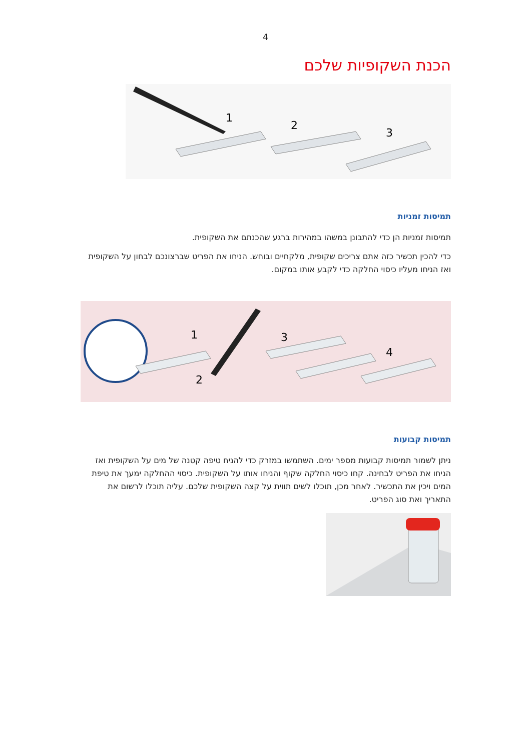4
הכנת השקופיות שלכם
1
2
3
תמיסות זמניות
תמיסות זמניות הן כדי להתבונן במשהו במהירות ברגע שהכנתם את השקופית.
כדי להכין תכשיר כזה אתם צריכים שקופית, מלקחיים ובוחש. הניחו את הפריט שברצונכם לבחון על השקופית ואז הניחו מעליו כיסוי החלקה כדי לקבע אותו במקום.
1
2
3
4
תמיסות קבועות
ניתן לשמור תמיסות קבועות מספר ימים. השתמשו במזרק כדי להניח טיפה קטנה של מים על השקופית ואז הניחו את הפריט לבחינה. קחו כיסוי החלקה שקוף והניחו אותו על השקופית. כיסוי ההחלקה ימעך את טיפת המים ויכין את התכשיר. לאחר מכן, תוכלו לשים תווית על קצה השקופית שלכם. עליה תוכלו לרשום את התאריך ואת סוג הפריט.